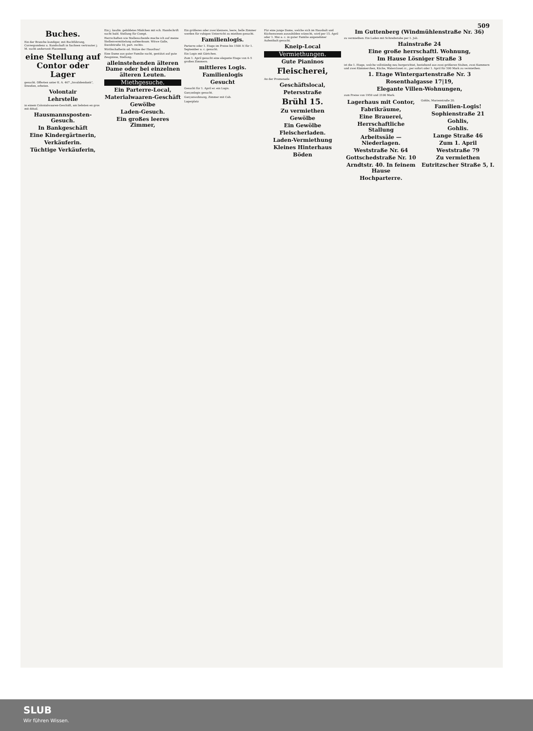509
Buches.
Ein der Branche kundiger, mit Buchführung, Correspondenz u. Kundschaft in Sachsen vertrauter j. M. sucht anderweit Placement.
eine Stellung auf Contor oder Lager
gesucht. Offerten unter K. A. 467 „Invalidendank“, Dresden, erbeten.
Volontair
Lehrstelle
in einem Colonialwaaren-Geschäft, am liebsten en gros mit détail.
Hausmannsposten-Gesuch.
In Bankgeschäft
Eine Kindergärtnerin,
Verkäuferin.
Tüchtige Verkäuferin,
Ein j. kaufm. gebildetes Mädchen mit sch. Handschrift sucht bald. Stellung für Compt.
Herrschaften wie Stellesuchende mache ich auf meine Stellenvermittelung aufmerksam. Witwe Galle, Davidstraße 10, part. rechts.
Wirthschafterin od. Stütze der Hausfrau!
Eine Dame aus guter Familie sucht, gestützt auf gute Zeugnisse, Stellung.
alleinstehenden älteren Dame oder bei einzelnen älteren Leuten.
Miethgesuche.
Ein Parterre-Local,
Materialwaaren-Geschäft
Gewölbe
Laden-Gesuch.
Ein großes leeres Zimmer,
Ein größeres oder zwei kleinere, leere, helle Zimmer werden für ruhigen Unterricht zu miethen gesucht.
Familienlogis.
Parterre oder 1. Etage im Preise bis 1500 ℳ für 1. September a. c. gesucht.
Ein Logis mit Gärtchen.
Zum 1. April gesucht eine elegante Etage von 4–5 großen Zimmern.
mittleres Logis.
Familienlogis
Gesucht
Gesucht für 1. April er. ein Logis.
Garçonlogis gesucht.
Garçonwohnung, Zimmer mit Cab.
Lagerplatz
Für eine junge Dame, welche sich im Haushalt und Küchenwesen auszubilden wünscht, wird per 15. April oder 1. Mai a. c. in guter Familie angenehmer Aufenthalt gesucht.
Kneip-Local
Vermiethungen.
Gute Pianinos
Fleischerei,
An der Promenade
Geschäftslocal,
Petersstraße
Brühl 15.
Zu vermiethen
Gewölbe
Ein Gewölbe
Fleischerladen.
Laden-Vermiethung
Kleines Hinterhaus
Böden
Im Guttenberg (Windmühlenstraße Nr. 36)
zu vermiethen: Ein Laden mit Schreibstube per 1. Juli.
Hainstraße 24
Eine große herrschaftl. Wohnung,
Im Hause Lösniger Straße 3
ist die 1. Etage, welche vollständig neu hergerichtet, bestehend aus zwei größeren Stuben, zwei Kammern und zwei Kämmerchen, Küche, Watercloset rc., per sofort oder 1. April für 500 Mark zu vermiethen.
1. Etage Wintergartenstraße Nr. 3
Rosenthalgasse 17|19,
Elegante Villen-Wohnungen,
zum Preise von 1950 und 2100 Mark.
Lagerhaus mit Contor,
Fabrikräume,
Eine Brauerei,
Herrschaftliche Stallung
Arbeitssäle — Niederlagen.
Weststraße Nr. 64
Gottschedstraße Nr. 10
Arndtstr. 40. In feinem Hause
Hochparterre.
Gohlis, Marienstraße 20.
Familien-Logis!
Sophienstraße 21
Gohlis,
Gohlis.
Lange Straße 46
Zum 1. April
Weststraße 79
Zu vermiethen
Eutritzscher Straße 5, I.
SLUB
Wir führen Wissen.